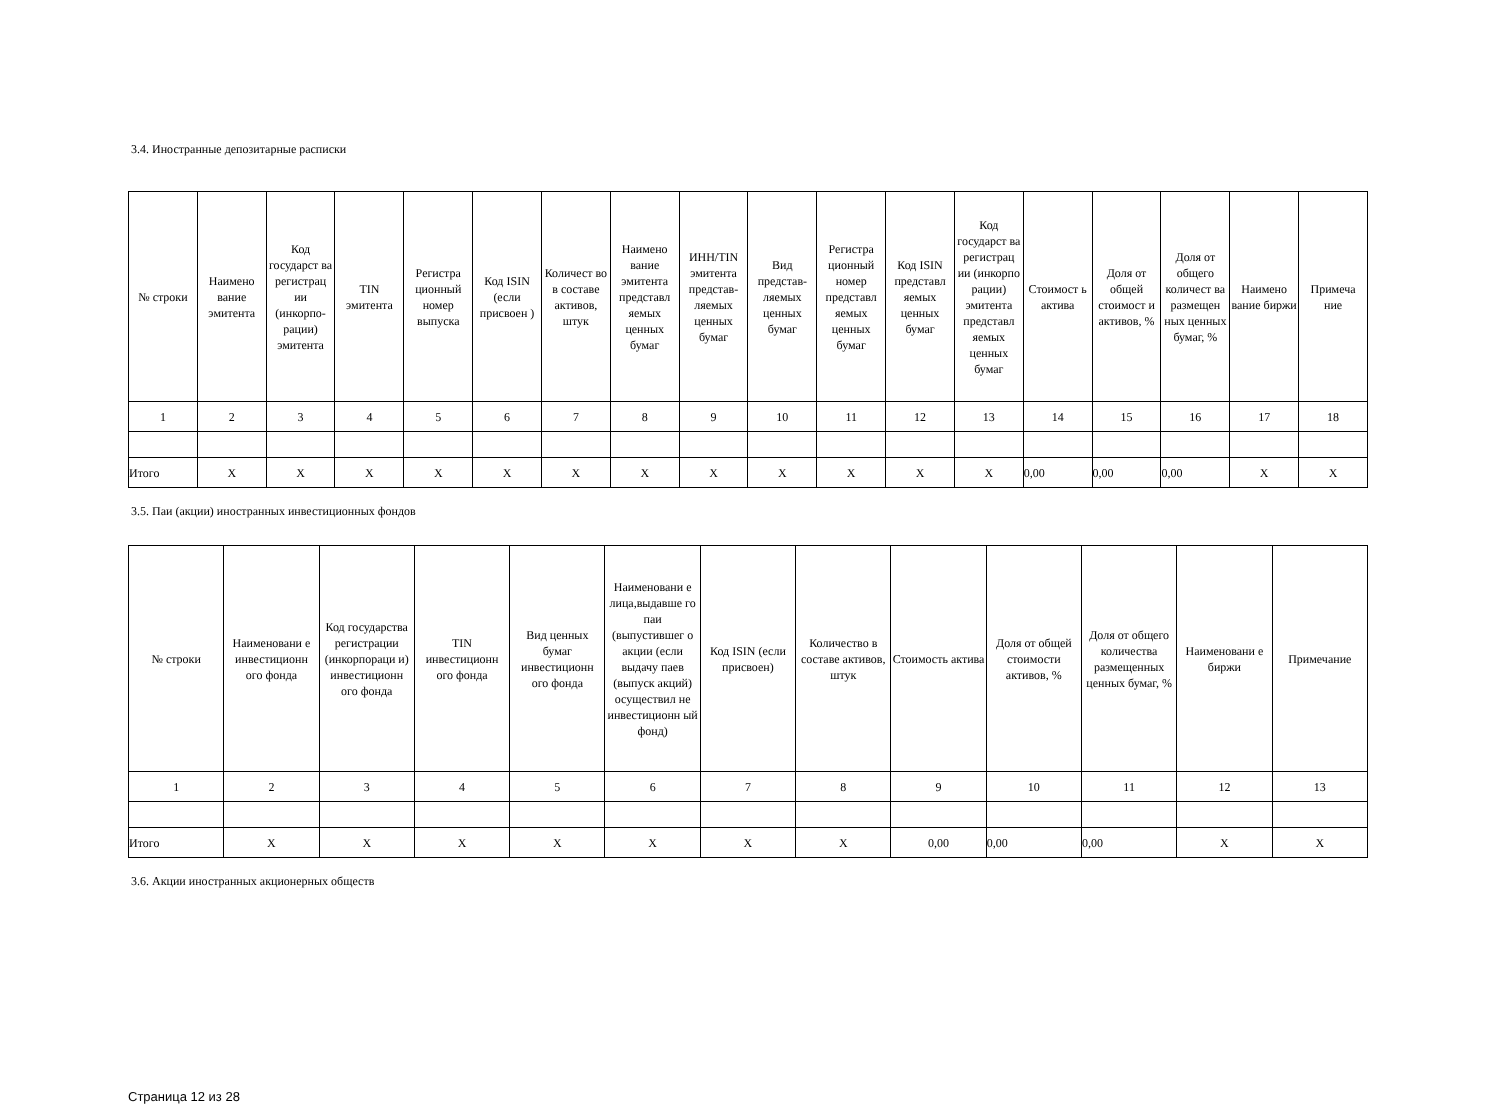3.4. Иностранные депозитарные расписки
| № строки | Наимено вание эмитента | Код государст ва регистрац ии (инкорпо-рации) эмитента | TIN эмитента | Регистра ционный номер выпуска | Код ISIN (если присвоен ) | Количест во в составе активов, штук | Наимено вание эмитента представл яемых ценных бумаг | ИНН/TIN эмитента представ-ляемых ценных бумаг | Вид представ-ляемых ценных бумаг | Регистра ционный номер представл яемых ценных бумаг | Код ISIN представл яемых ценных бумаг | Код государст ва регистрац ии (инкорпо рации) эмитента представл яемых ценных бумаг | Стоимост ь актива | Доля от общей стоимост и активов, % | Доля от общего количест ва размещен ных ценных бумаг, % | Наимено вание биржи | Примеча ние |
| --- | --- | --- | --- | --- | --- | --- | --- | --- | --- | --- | --- | --- | --- | --- | --- | --- | --- |
| 1 | 2 | 3 | 4 | 5 | 6 | 7 | 8 | 9 | 10 | 11 | 12 | 13 | 14 | 15 | 16 | 17 | 18 |
| Итого | X | X | X | X | X | X | X | X | X | X | X | X | 0,00 | 0,00 | 0,00 | X | X |
3.5. Паи (акции) иностранных инвестиционных фондов
| № строки | Наименовани е инвестиционн ого фонда | Код государства регистрации (инкорпораци и) инвестиционн ого фонда | TIN инвестиционн ого фонда | Вид ценных бумаг инвестиционн ого фонда | Наименовани е лица,выдавше го паи (выпустившег о акции (если выдачу паев (выпуск акций) осуществил не инвестиционн ый фонд) | Код ISIN (если присвоен) | Количество в составе активов, штук | Стоимость актива | Доля от общей стоимости активов, % | Доля от общего количества размещенных ценных бумаг, % | Наименовани е биржи | Примечание |
| --- | --- | --- | --- | --- | --- | --- | --- | --- | --- | --- | --- | --- |
| 1 | 2 | 3 | 4 | 5 | 6 | 7 | 8 | 9 | 10 | 11 | 12 | 13 |
| Итого | X | X | X | X | X | X | X | 0,00 | 0,00 | 0,00 | X | X |
3.6. Акции иностранных акционерных обществ
Страница 12 из 28